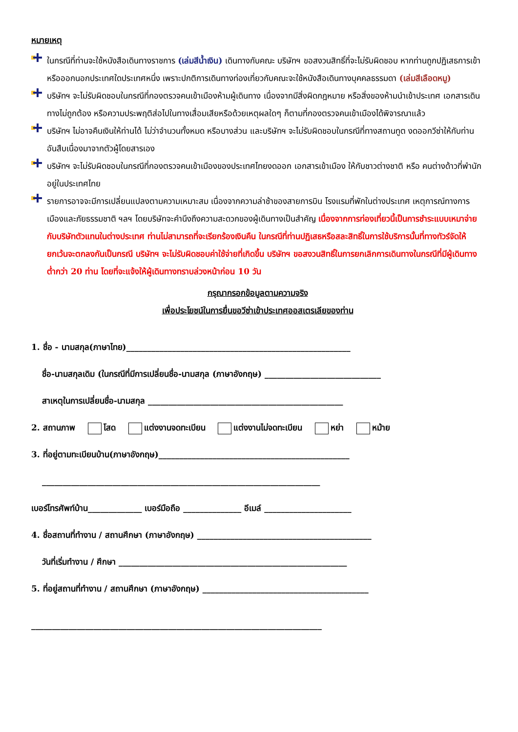หมายเหตุ
ในกรณีที่ท่านจะใช้หนังสือเดินทางราชการ (เล่มสีน้ำเงิน) เดินทางกับคณะ บริษัทฯ ขอสงวนสิทธิ์ที่จะไม่รับผิดชอบ หากท่านถูกปฏิเสธการเข้าหรือออกนอกประเทศใดประเทศหนึ่ง เพราะปกติการเดินทางท่องเที่ยวกับคณะจะใช้หนังสือเดินทางบุคคลธรรมดา (เล่มสีเลือดหมู)
บริษัทฯ จะไม่รับผิดชอบในกรณีที่กองตรวจคนเข้าเมืองห้ามผู้เดินทาง เนื่องจากมีสิ่งผิดกฎหมาย หรือสิ่งของห้ามนำเข้าประเทศ เอกสารเดินทางไม่ถูกต้อง หรือความประพฤติส่อไปในทางเสื่อมเสียหรือด้วยเหตุผลใดๆ ก็ตามที่กองตรวจคนเข้าเมืองได้พิจารณาแล้ว
บริษัทฯ ไม่อาจคืนเงินให้ท่านได้ ไม่ว่าจำนวนทั้งหมด หรือบางส่วน และบริษัทฯ จะไม่รับผิดชอบในกรณีที่ทางสถานทูต งดออกวีซ่าให้กับท่าน อันสืบเนื่องมาจากตัวผู้โดยสารเอง
บริษัทฯ จะไม่รับผิดชอบในกรณีที่กองตรวจคนเข้าเมืองของประเทศไทยงดออก เอกสารเข้าเมือง ให้กับชาวต่างชาติ หรือ คนต่างด้าวที่พำนักอยู่ในประเทศไทย
รายการอาจจะมีการเปลี่ยนแปลงตามความเหมาะสม เนื่องจากความล่าช้าของสายการบิน โรงแรมที่พักในต่างประเทศ เหตุการณ์ทางการเมืองและภัยธรรมชาติ ฯลฯ โดยบริษัทจะคำนึงถึงความสะดวกของผู้เดินทางเป็นสำคัญ เนื่องจากการท่องเที่ยวนี้เป็นการชำระแบบเหมาจ่ายกับบริษัทตัวแทนในต่างประเทศ ท่านไม่สามารถที่จะเรียกร้องเงินคืน ในกรณีที่ท่านปฏิเสธหรือสละสิทธิ์ในการใช้บริการนั้นที่ทางทัวร์จัดให้ ยกเว้นจะตกลงกันเป็นกรณี บริษัทฯ จะไม่รับผิดชอบค่าใช้จ่ายที่เกิดขึ้น บริษัทฯ ขอสงวนสิทธิ์ในการยกเลิกการเดินทางในกรณีที่มีผู้เดินทางต่ำกว่า 20 ท่าน โดยที่จะแจ้งให้ผู้เดินทางทราบล่วงหน้าก่อน 10 วัน
กรุณากรอกข้อมูลตามความจริง
เพื่อประโยชน์ในการยื่นขอวีซ่าเข้าประเทศออสเตรเลียของท่าน
1. ชื่อ - นามสกุล(ภาษาไทย)______________________________________________________
ชื่อ-นามสกุลเดิม (ในกรณีที่มีการเปลี่ยนชื่อ-นามสกุล (ภาษาอังกฤษ) ____________________________
สาเหตุในการเปลี่ยนชื่อ-นามสกุล _______________________________________________
2. สถานภาพ โสด แต่งงานจดทะเบียน แต่งงานไม่จดทะเบียน หย่า หม้าย
3. ที่อยู่ตามทะเบียนบ้าน(ภาษาอังกฤษ)______________________________________________
___________________________________________________________________
เบอร์โทรศัพท์บ้าน_____________ เบอร์มือถือ ______________ อีเมล์ _____________________
4. ชื่อสถานที่ทำงาน / สถานศึกษา (ภาษาอังกฤษ) __________________________________________
วันที่เริ่มทำงาน / ศึกษา _______________________________________________________
5. ที่อยู่สถานที่ทำงาน / สถานศึกษา (ภาษาอังกฤษ) ________________________________________
______________________________________________________________________